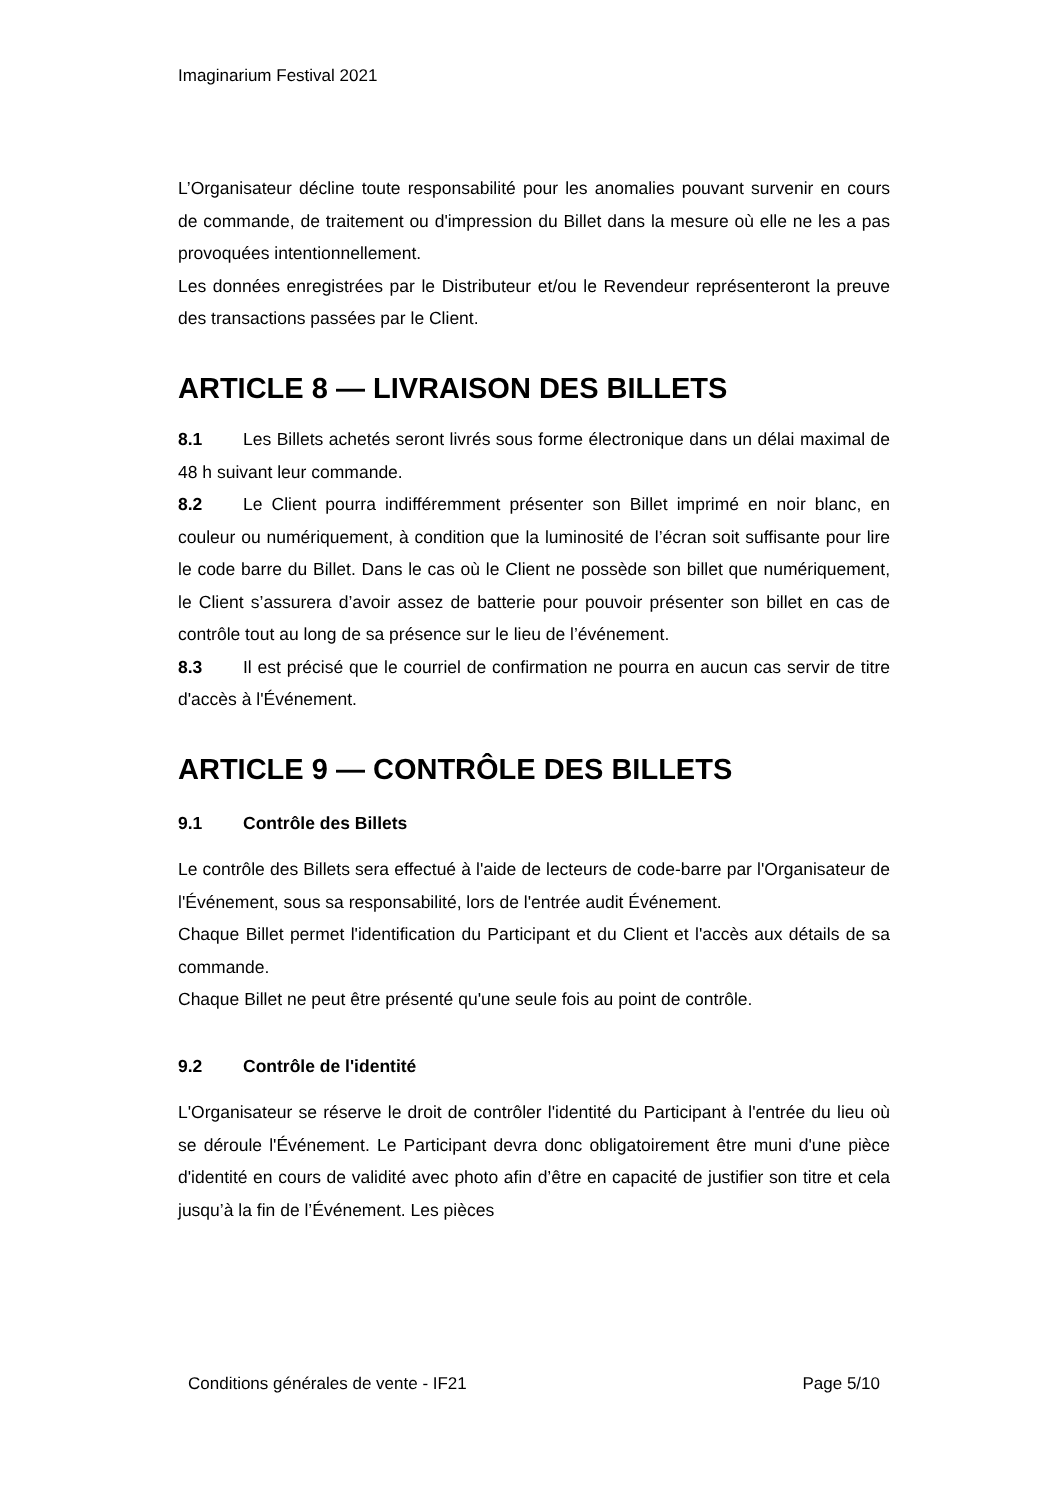Imaginarium Festival 2021
L’Organisateur décline toute responsabilité pour les anomalies pouvant survenir en cours de commande, de traitement ou d'impression du Billet dans la mesure où elle ne les a pas provoquées intentionnellement.
Les données enregistrées par le Distributeur et/ou le Revendeur représenteront la preuve des transactions passées par le Client.
ARTICLE 8 — LIVRAISON DES BILLETS
8.1 Les Billets achetés seront livrés sous forme électronique dans un délai maximal de 48 h suivant leur commande.
8.2 Le Client pourra indifféremment présenter son Billet imprimé en noir blanc, en couleur ou numériquement, à condition que la luminosité de l’écran soit suffisante pour lire le code barre du Billet. Dans le cas où le Client ne possède son billet que numériquement, le Client s’assurera d’avoir assez de batterie pour pouvoir présenter son billet en cas de contrôle tout au long de sa présence sur le lieu de l’événement.
8.3 Il est précisé que le courriel de confirmation ne pourra en aucun cas servir de titre d'accès à l'Événement.
ARTICLE 9 — CONTRÔLE DES BILLETS
9.1 Contrôle des Billets
Le contrôle des Billets sera effectué à l'aide de lecteurs de code-barre par l'Organisateur de l'Événement, sous sa responsabilité, lors de l'entrée audit Événement.
Chaque Billet permet l'identification du Participant et du Client et l'accès aux détails de sa commande.
Chaque Billet ne peut être présenté qu'une seule fois au point de contrôle.
9.2 Contrôle de l'identité
L'Organisateur se réserve le droit de contrôler l'identité du Participant à l'entrée du lieu où se déroule l'Événement. Le Participant devra donc obligatoirement être muni d'une pièce d'identité en cours de validité avec photo afin d’être en capacité de justifier son titre et cela jusqu’à la fin de l’Événement. Les pièces
Conditions générales de vente - IF21 Page 5/10